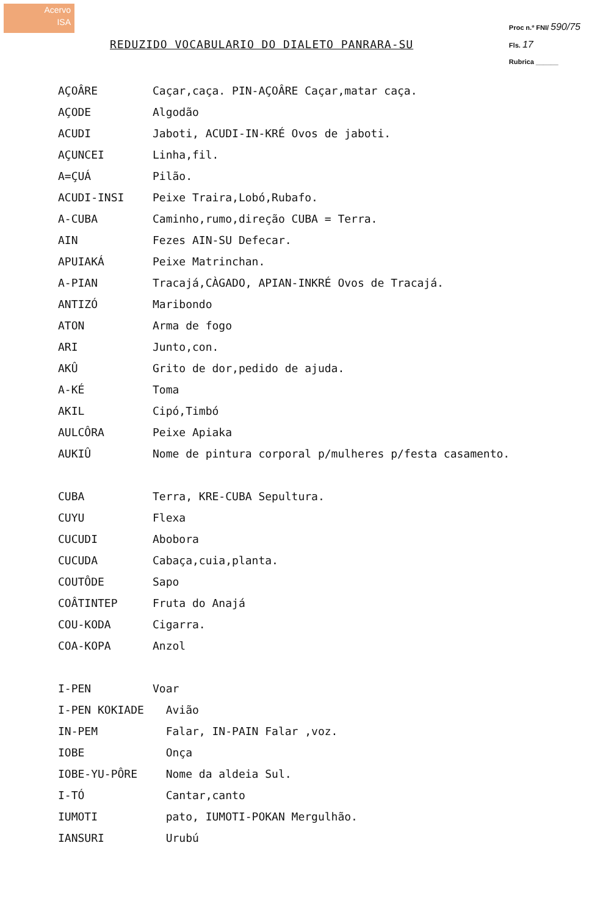Acervo
ISA
Proc n.º FNI/ 590/75
Fls. 17
Rubrica ______
REDUZIDO VOCABULARIO DO DIALETO PANRARA-SU
| AÇOÂRE | Caçar,caça. PIN-AÇOÂRE Caçar,matar caça. |
| AÇODE | Algodão |
| ACUDI | Jaboti, ACUDI-IN-KRÉ Ovos de jaboti. |
| AÇUNCEI | Linha,fil. |
| A=ÇUÁ | Pilão. |
| ACUDI-INSI | Peixe Traira,Lobó,Rubafo. |
| A-CUBA | Caminho,rumo,direção CUBA = Terra. |
| AIN | Fezes AIN-SU Defecar. |
| APUIAKÁ | Peixe Matrinchan. |
| A-PIAN | Tracajá,CÀGADO, APIAN-INKRÉ Ovos de Tracajá. |
| ANTIZÓ | Maribondo |
| ATON | Arma de fogo |
| ARI | Junto,con. |
| AKÛ | Grito de dor,pedido de ajuda. |
| A-KÉ | Toma |
| AKIL | Cipó,Timbó |
| AULCÔRA | Peixe Apiaka |
| AUKIÛ | Nome de pintura corporal p/mulheres p/festa casamento. |
| CUBA | Terra, KRE-CUBA Sepultura. |
| CUYU | Flexa |
| CUCUDI | Abobora |
| CUCUDA | Cabaça,cuia,planta. |
| COUTÔDE | Sapo |
| COÂTINTEP | Fruta do Anajá |
| COU-KODA | Cigarra. |
| COA-KOPA | Anzol |
| I-PEN | Voar |
| I-PEN KOKIADE | Avião |
| IN-PEM | Falar, IN-PAIN Falar ,voz. |
| IOBE | Onça |
| IOBE-YU-PÔRE | Nome da aldeia Sul. |
| I-TÓ | Cantar,canto |
| IUMOTI | pato, IUMOTI-POKAN Mergulhão. |
| IANSURI | Urubú |